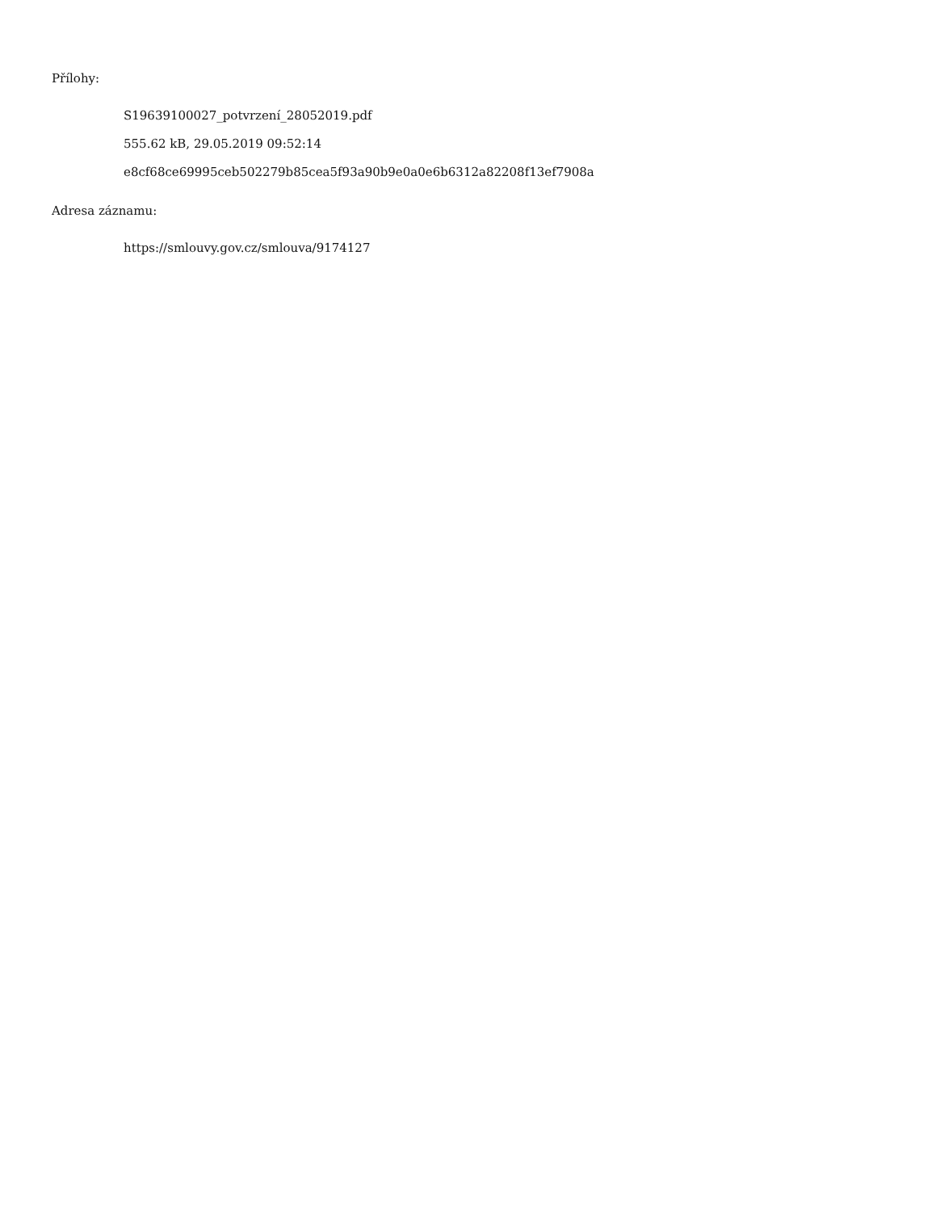Přílohy:
S19639100027_potvrzení_28052019.pdf
555.62 kB, 29.05.2019 09:52:14
e8cf68ce69995ceb502279b85cea5f93a90b9e0a0e6b6312a82208f13ef7908a
Adresa záznamu:
https://smlouvy.gov.cz/smlouva/9174127